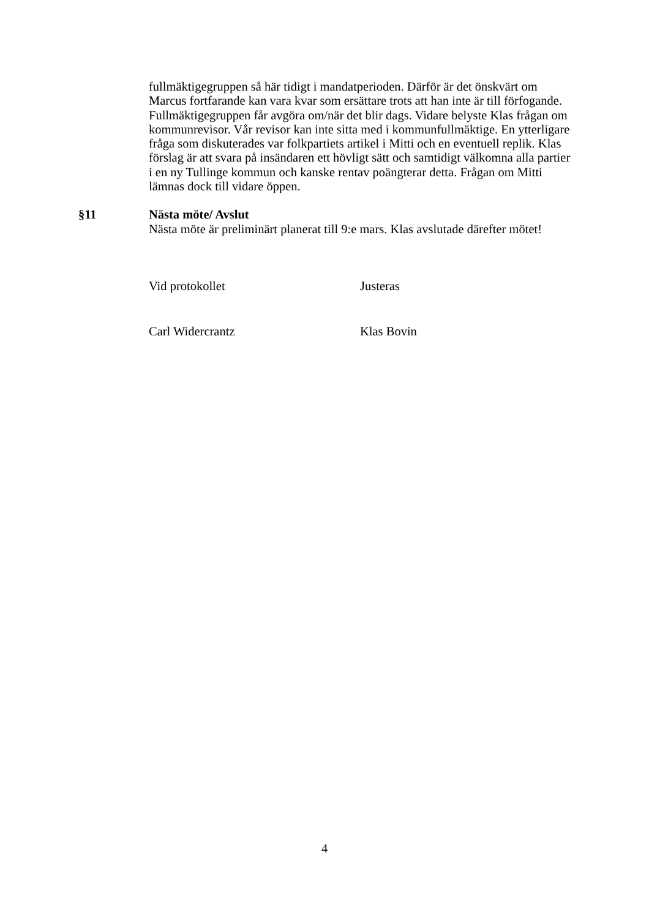fullmäktigegruppen så här tidigt i mandatperioden. Därför är det önskvärt om Marcus fortfarande kan vara kvar som ersättare trots att han inte är till förfogande. Fullmäktigegruppen får avgöra om/när det blir dags. Vidare belyste Klas frågan om kommunrevisor. Vår revisor kan inte sitta med i kommunfullmäktige. En ytterligare fråga som diskuterades var folkpartiets artikel i Mitti och en eventuell replik. Klas förslag är att svara på insändaren ett hövligt sätt och samtidigt välkomna alla partier i en ny Tullinge kommun och kanske rentav poängterar detta. Frågan om Mitti lämnas dock till vidare öppen.
§11 Nästa möte/ Avslut
Nästa möte är preliminärt planerat till 9:e mars. Klas avslutade därefter mötet!
Vid protokollet Justeras
Carl Widercrantz Klas Bovin
4